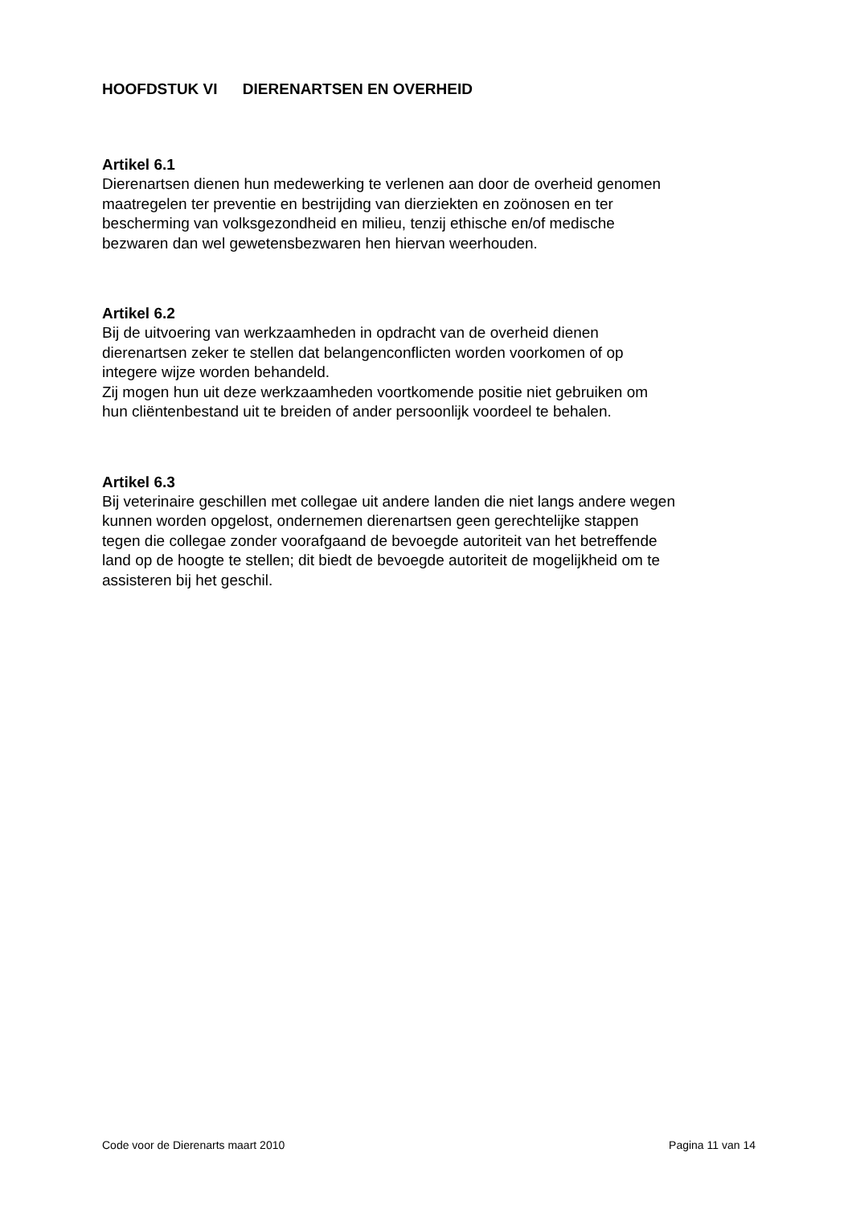HOOFDSTUK VI DIERENARTSEN EN OVERHEID
Artikel 6.1
Dierenartsen dienen hun medewerking te verlenen aan door de overheid genomen
maatregelen ter preventie en bestrijding van dierziekten en zoönosen en ter
bescherming van volksgezondheid en milieu, tenzij ethische en/of medische
bezwaren dan wel gewetensbezwaren hen hiervan weerhouden.
Artikel 6.2
Bij de uitvoering van werkzaamheden in opdracht van de overheid dienen
dierenartsen zeker te stellen dat belangenconflicten worden voorkomen of op
integere wijze worden behandeld.
Zij mogen hun uit deze werkzaamheden voortkomende positie niet gebruiken om
hun cliëntenbestand uit te breiden of ander persoonlijk voordeel te behalen.
Artikel 6.3
Bij veterinaire geschillen met collegae uit andere landen die niet langs andere wegen
kunnen worden opgelost, ondernemen dierenartsen geen gerechtelijke stappen
tegen die collegae zonder voorafgaand de bevoegde autoriteit van het betreffende
land op de hoogte te stellen; dit biedt de bevoegde autoriteit de mogelijkheid om te
assisteren bij het geschil.
Code voor de Dierenarts maart 2010 Pagina 11 van 14